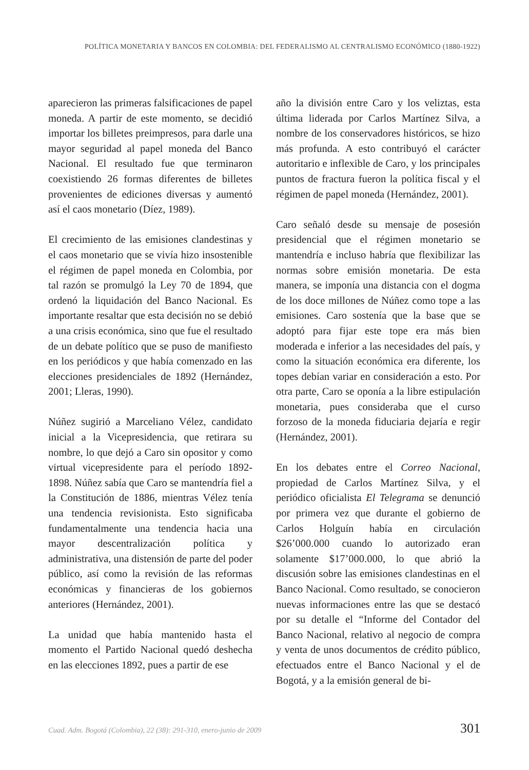POLÍTICA MONETARIA Y BANCOS EN COLOMBIA: DEL FEDERALISMO AL CENTRALISMO ECONÓMICO (1880-1922)
aparecieron las primeras falsificaciones de papel moneda. A partir de este momento, se decidió importar los billetes preimpresos, para darle una mayor seguridad al papel moneda del Banco Nacional. El resultado fue que terminaron coexistiendo 26 formas diferentes de billetes provenientes de ediciones diversas y aumentó así el caos monetario (Díez, 1989).
El crecimiento de las emisiones clandestinas y el caos monetario que se vivía hizo insostenible el régimen de papel moneda en Colombia, por tal razón se promulgó la Ley 70 de 1894, que ordenó la liquidación del Banco Nacional. Es importante resaltar que esta decisión no se debió a una crisis económica, sino que fue el resultado de un debate político que se puso de manifiesto en los periódicos y que había comenzado en las elecciones presidenciales de 1892 (Hernández, 2001; Lleras, 1990).
Núñez sugirió a Marceliano Vélez, candidato inicial a la Vicepresidencia, que retirara su nombre, lo que dejó a Caro sin opositor y como virtual vicepresidente para el período 1892-1898. Núñez sabía que Caro se mantendría fiel a la Constitución de 1886, mientras Vélez tenía una tendencia revisionista. Esto significaba fundamentalmente una tendencia hacia una mayor descentralización política y administrativa, una distensión de parte del poder público, así como la revisión de las reformas económicas y financieras de los gobiernos anteriores (Hernández, 2001).
La unidad que había mantenido hasta el momento el Partido Nacional quedó deshecha en las elecciones 1892, pues a partir de ese
año la división entre Caro y los veliztas, esta última liderada por Carlos Martínez Silva, a nombre de los conservadores históricos, se hizo más profunda. A esto contribuyó el carácter autoritario e inflexible de Caro, y los principales puntos de fractura fueron la política fiscal y el régimen de papel moneda (Hernández, 2001).
Caro señaló desde su mensaje de posesión presidencial que el régimen monetario se mantendría e incluso habría que flexibilizar las normas sobre emisión monetaria. De esta manera, se imponía una distancia con el dogma de los doce millones de Núñez como tope a las emisiones. Caro sostenía que la base que se adoptó para fijar este tope era más bien moderada e inferior a las necesidades del país, y como la situación económica era diferente, los topes debían variar en consideración a esto. Por otra parte, Caro se oponía a la libre estipulación monetaria, pues consideraba que el curso forzoso de la moneda fiduciaria dejaría e regir (Hernández, 2001).
En los debates entre el Correo Nacional, propiedad de Carlos Martínez Silva, y el periódico oficialista El Telegrama se denunció por primera vez que durante el gobierno de Carlos Holguín había en circulación $26’000.000 cuando lo autorizado eran solamente $17’000.000, lo que abrió la discusión sobre las emisiones clandestinas en el Banco Nacional. Como resultado, se conocieron nuevas informaciones entre las que se destacó por su detalle el “Informe del Contador del Banco Nacional, relativo al negocio de compra y venta de unos documentos de crédito público, efectuados entre el Banco Nacional y el de Bogotá, y a la emisión general de bi-
Cuad. Adm. Bogotá (Colombia), 22 (38): 291-310, enero-junio de 2009 301